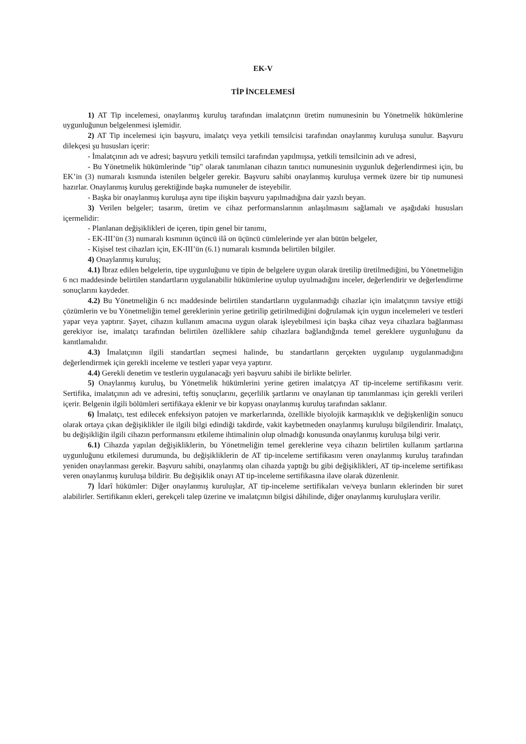EK-V
TİP İNCELEMESİ
1) AT Tip incelemesi, onaylanmış kuruluş tarafından imalatçının üretim numunesinin bu Yönetmelik hükümlerine uygunluğunun belgelenmesi işlemidir.
2) AT Tip incelemesi için başvuru, imalatçı veya yetkili temsilcisi tarafından onaylanmış kuruluşa sunulur. Başvuru dilekçesi şu hususları içerir:
- İmalatçının adı ve adresi; başvuru yetkili temsilci tarafından yapılmışsa, yetkili temsilcinin adı ve adresi,
- Bu Yönetmelik hükümlerinde "tip" olarak tanımlanan cihazın tanıtıcı numunesinin uygunluk değerlendirmesi için, bu EK’in (3) numaralı kısmında istenilen belgeler gerekir. Başvuru sahibi onaylanmış kuruluşa vermek üzere bir tip numunesi hazırlar. Onaylanmış kuruluş gerektiğinde başka numuneler de isteyebilir.
- Başka bir onaylanmış kuruluşa aynı tipe ilişkin başvuru yapılmadığına dair yazılı beyan.
3) Verilen belgeler; tasarım, üretim ve cihaz performanslarının anlaşılmasını sağlamalı ve aşağıdaki hususları içermelidir:
- Planlanan değişiklikleri de içeren, tipin genel bir tanımı,
- EK-III’ün (3) numaralı kısmının üçüncü ilâ on üçüncü cümlelerinde yer alan bütün belgeler,
- Kişisel test cihazları için, EK-III’ün (6.1) numaralı kısmında belirtilen bilgiler.
4) Onaylanmış kuruluş;
4.1) İbraz edilen belgelerin, tipe uygunluğunu ve tipin de belgelere uygun olarak üretilip üretilmediğini, bu Yönetmeliğin 6 ncı maddesinde belirtilen standartların uygulanabilir hükümlerine uyulup uyulmadığını inceler, değerlendirir ve değerlendirme sonuçlarını kaydeder.
4.2) Bu Yönetmeliğin 6 ncı maddesinde belirtilen standartların uygulanmadığı cihazlar için imalatçının tavsiye ettiği çözümlerin ve bu Yönetmeliğin temel gereklerinin yerine getirilip getirilmediğini doğrulamak için uygun incelemeleri ve testleri yapar veya yaptırır. Şayet, cihazın kullanım amacına uygun olarak işleyebilmesi için başka cihaz veya cihazlara bağlanması gerekiyor ise, imalatçı tarafından belirtilen özelliklere sahip cihazlara bağlandığında temel gereklere uygunluğunu da kanıtlamalıdır.
4.3) İmalatçının ilgili standartları seçmesi halinde, bu standartların gerçekten uygulanıp uygulanmadığını değerlendirmek için gerekli inceleme ve testleri yapar veya yaptırır.
4.4) Gerekli denetim ve testlerin uygulanacağı yeri başvuru sahibi ile birlikte belirler.
5) Onaylanmış kuruluş, bu Yönetmelik hükümlerini yerine getiren imalatçıya AT tip-inceleme sertifikasını verir. Sertifika, imalatçının adı ve adresini, teftiş sonuçlarını, geçerlilik şartlarını ve onaylanan tip tanımlanması için gerekli verileri içerir. Belgenin ilgili bölümleri sertifikaya eklenir ve bir kopyası onaylanmış kuruluş tarafından saklanır.
6) İmalatçı, test edilecek enfeksiyon patojen ve markerlarında, özellikle biyolojik karmaşıklık ve değişkenliğin sonucu olarak ortaya çıkan değişiklikler ile ilgili bilgi edindiği takdirde, vakit kaybetmeden onaylanmış kuruluşu bilgilendirir. İmalatçı, bu değişikliğin ilgili cihazın performansını etkileme ihtimalinin olup olmadığı konusunda onaylanmış kuruluşa bilgi verir.
6.1) Cihazda yapılan değişikliklerin, bu Yönetmeliğin temel gereklerine veya cihazın belirtilen kullanım şartlarına uygunluğunu etkilemesi durumunda, bu değişikliklerin de AT tip-inceleme sertifikasını veren onaylanmış kuruluş tarafından yeniden onaylanması gerekir. Başvuru sahibi, onaylanmış olan cihazda yaptığı bu gibi değişiklikleri, AT tip-inceleme sertifikası veren onaylanmış kuruluşa bildirir. Bu değişiklik onayı AT tip-inceleme sertifikasına ilave olarak düzenlenir.
7) İdarî hükümler: Diğer onaylanmış kuruluşlar, AT tip-inceleme sertifikaları ve/veya bunların eklerinden bir suret alabilirler. Sertifikanın ekleri, gerekçeli talep üzerine ve imalatçının bilgisi dâhilinde, diğer onaylanmış kuruluşlara verilir.